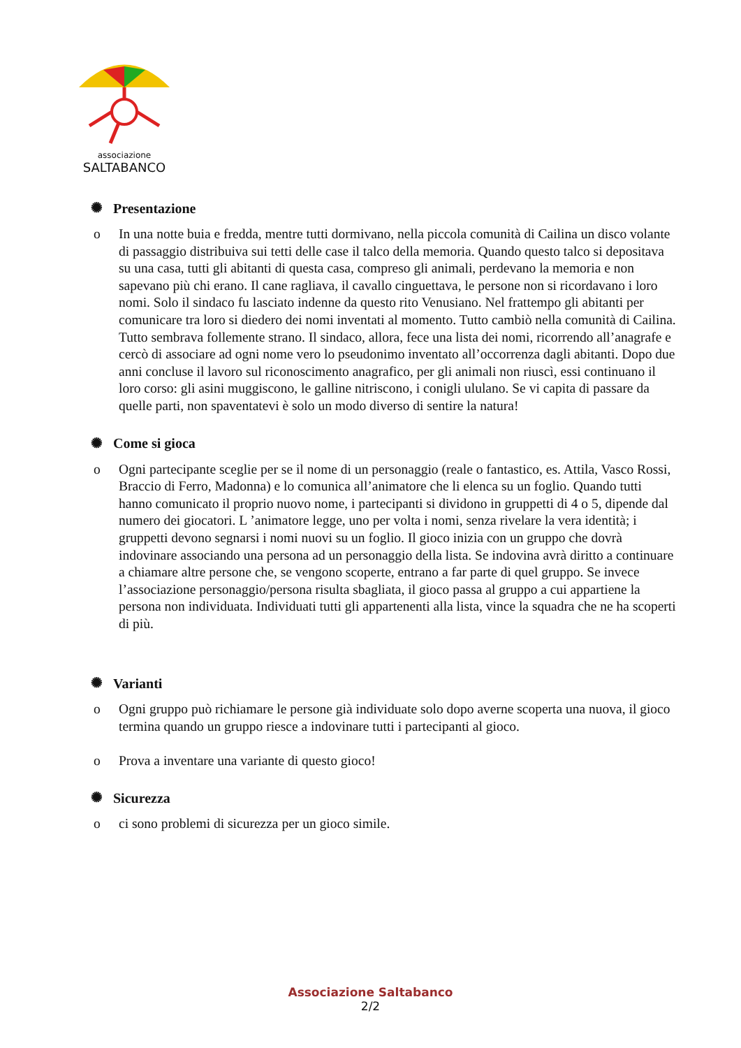associazione
SALTABANCO
✺ Presentazione
o In una notte buia e fredda, mentre tutti dormivano, nella piccola comunità di Cailina un disco volante di passaggio distribuiva sui tetti delle case il talco della memoria. Quando questo talco si depositava su una casa, tutti gli abitanti di questa casa, compreso gli animali, perdevano la memoria e non sapevano più chi erano. Il cane ragliava, il cavallo cinguettava, le persone non si ricordavano i loro nomi. Solo il sindaco fu lasciato indenne da questo rito Venusiano. Nel frattempo gli abitanti per comunicare tra loro si diedero dei nomi inventati al momento. Tutto cambiò nella comunità di Cailina. Tutto sembrava follemente strano. Il sindaco, allora, fece una lista dei nomi, ricorrendo all’anagrafe e cercò di associare ad ogni nome vero lo pseudonimo inventato all’occorrenza dagli abitanti. Dopo due anni concluse il lavoro sul riconoscimento anagrafico, per gli animali non riuscì, essi continuano il loro corso: gli asini muggiscono, le galline nitriscono, i conigli ululano. Se vi capita di passare da quelle parti, non spaventatevi è solo un modo diverso di sentire la natura!
✺ Come si gioca
o Ogni partecipante sceglie per se il nome di un personaggio (reale o fantastico, es. Attila, Vasco Rossi, Braccio di Ferro, Madonna) e lo comunica all’animatore che li elenca su un foglio. Quando tutti hanno comunicato il proprio nuovo nome, i partecipanti si dividono in gruppetti di 4 o 5, dipende dal numero dei giocatori. L ’animatore legge, uno per volta i nomi, senza rivelare la vera identità; i gruppetti devono segnarsi i nomi nuovi su un foglio. Il gioco inizia con un gruppo che dovrà indovinare associando una persona ad un personaggio della lista. Se indovina avrà diritto a continuare a chiamare altre persone che, se vengono scoperte, entrano a far parte di quel gruppo. Se invece l’associazione personaggio/persona risulta sbagliata, il gioco passa al gruppo a cui appartiene la persona non individuata. Individuati tutti gli appartenenti alla lista, vince la squadra che ne ha scoperti di più.
✺ Varianti
o Ogni gruppo può richiamare le persone già individuate solo dopo averne scoperta una nuova, il gioco termina quando un gruppo riesce a indovinare tutti i partecipanti al gioco.
o Prova a inventare una variante di questo gioco!
✺ Sicurezza
o ci sono problemi di sicurezza per un gioco simile.
Associazione Saltabanco
2/2